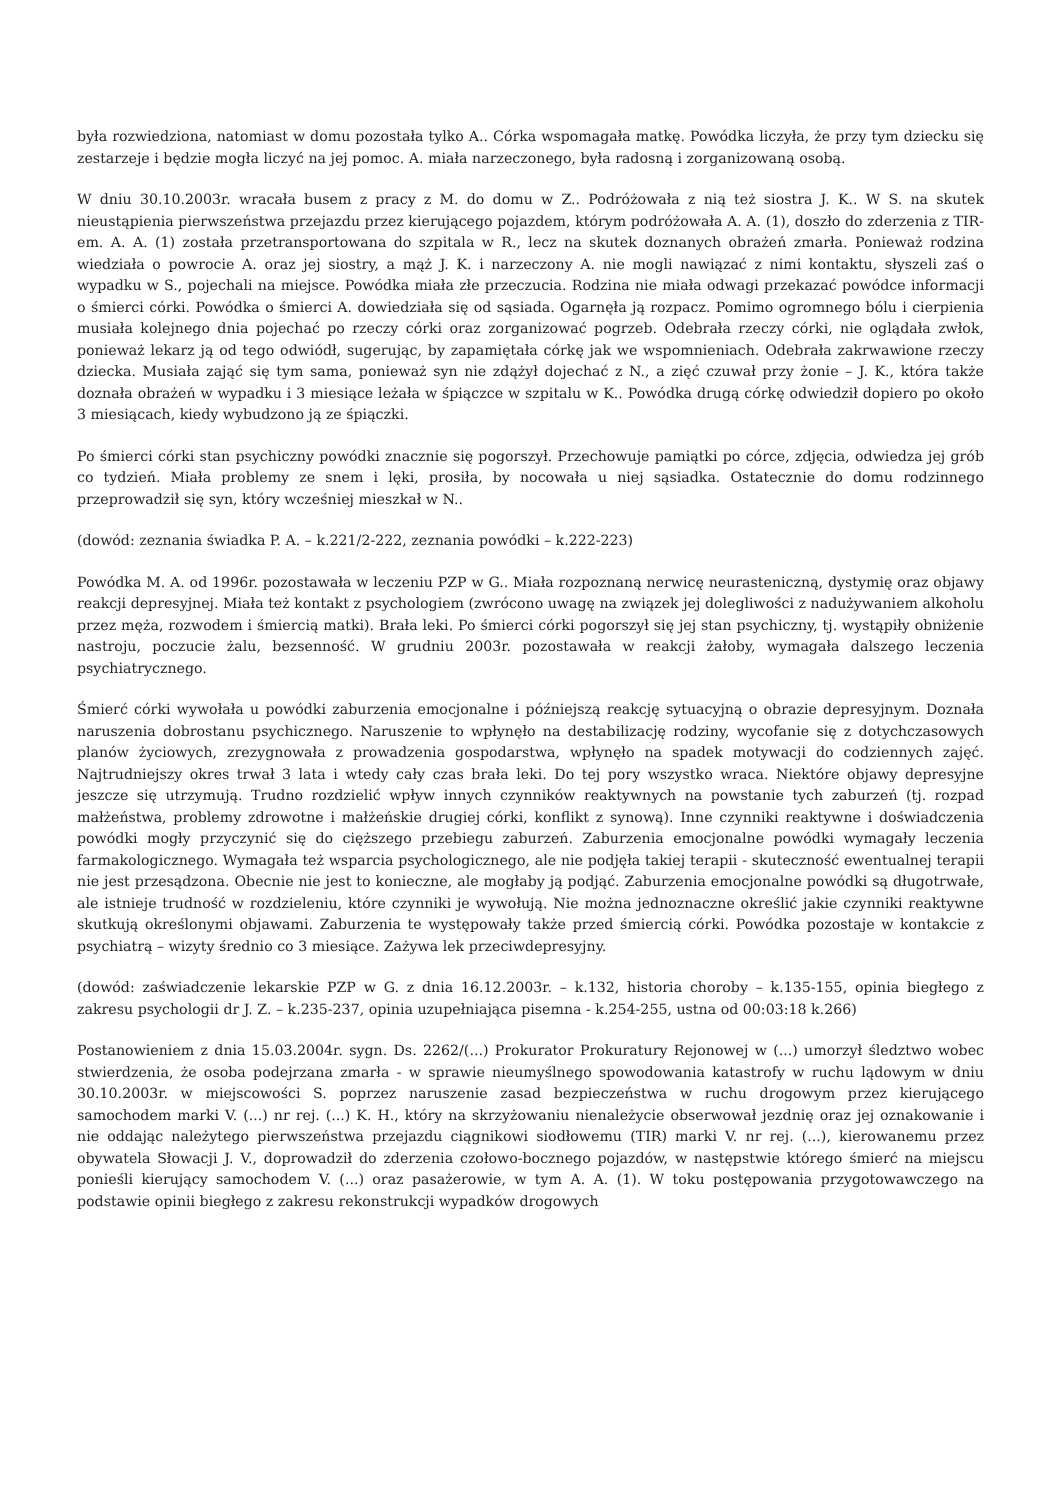była rozwiedziona, natomiast w domu pozostała tylko A.. Córka wspomagała matkę. Powódka liczyła, że przy tym dziecku się zestarzeje i będzie mogła liczyć na jej pomoc. A. miała narzeczonego, była radosną i zorganizowaną osobą.
W dniu 30.10.2003r. wracała busem z pracy z M. do domu w Z.. Podróżowała z nią też siostra J. K.. W S. na skutek nieustąpienia pierwszeństwa przejazdu przez kierującego pojazdem, którym podróżowała A. A. (1), doszło do zderzenia z TIR-em. A. A. (1) została przetransportowana do szpitala w R., lecz na skutek doznanych obrażeń zmarła. Ponieważ rodzina wiedziała o powrocie A. oraz jej siostry, a mąż J. K. i narzeczony A. nie mogli nawiązać z nimi kontaktu, słyszeli zaś o wypadku w S., pojechali na miejsce. Powódka miała złe przeczucia. Rodzina nie miała odwagi przekazać powódce informacji o śmierci córki. Powódka o śmierci A. dowiedziała się od sąsiada. Ogarnęła ją rozpacz. Pomimo ogromnego bólu i cierpienia musiała kolejnego dnia pojechać po rzeczy córki oraz zorganizować pogrzeb. Odebrała rzeczy córki, nie oglądała zwłok, ponieważ lekarz ją od tego odwiódł, sugerując, by zapamiętała córkę jak we wspomnieniach. Odebrała zakrwawione rzeczy dziecka. Musiała zająć się tym sama, ponieważ syn nie zdążył dojechać z N., a zięć czuwał przy żonie – J. K., która także doznała obrażeń w wypadku i 3 miesiące leżała w śpiączce w szpitalu w K.. Powódka drugą córkę odwiedził dopiero po około 3 miesiącach, kiedy wybudzono ją ze śpiączki.
Po śmierci córki stan psychiczny powódki znacznie się pogorszył. Przechowuje pamiątki po córce, zdjęcia, odwiedza jej grób co tydzień. Miała problemy ze snem i lęki, prosiła, by nocowała u niej sąsiadka. Ostatecznie do domu rodzinnego przeprowadził się syn, który wcześniej mieszkał w N..
(dowód: zeznania świadka P. A. – k.221/2-222, zeznania powódki – k.222-223)
Powódka M. A. od 1996r. pozostawała w leczeniu PZP w G.. Miała rozpoznaną nerwicę neurasteniczną, dystymię oraz objawy reakcji depresyjnej. Miała też kontakt z psychologiem (zwrócono uwagę na związek jej dolegliwości z nadużywaniem alkoholu przez męża, rozwodem i śmiercią matki). Brała leki. Po śmierci córki pogorszył się jej stan psychiczny, tj. wystąpiły obniżenie nastroju, poczucie żalu, bezsenność. W grudniu 2003r. pozostawała w reakcji żałoby, wymagała dalszego leczenia psychiatrycznego.
Śmierć córki wywołała u powódki zaburzenia emocjonalne i późniejszą reakcję sytuacyjną o obrazie depresyjnym. Doznała naruszenia dobrostanu psychicznego. Naruszenie to wpłynęło na destabilizację rodziny, wycofanie się z dotychczasowych planów życiowych, zrezygnowała z prowadzenia gospodarstwa, wpłynęło na spadek motywacji do codziennych zajęć. Najtrudniejszy okres trwał 3 lata i wtedy cały czas brała leki. Do tej pory wszystko wraca. Niektóre objawy depresyjne jeszcze się utrzymują. Trudno rozdzielić wpływ innych czynników reaktywnych na powstanie tych zaburzeń (tj. rozpad małżeństwa, problemy zdrowotne i małżeńskie drugiej córki, konflikt z synową). Inne czynniki reaktywne i doświadczenia powódki mogły przyczynić się do cięższego przebiegu zaburzeń. Zaburzenia emocjonalne powódki wymagały leczenia farmakologicznego. Wymagała też wsparcia psychologicznego, ale nie podjęła takiej terapii - skuteczność ewentualnej terapii nie jest przesądzona. Obecnie nie jest to konieczne, ale mogłaby ją podjąć. Zaburzenia emocjonalne powódki są długotrwałe, ale istnieje trudność w rozdzieleniu, które czynniki je wywołują. Nie można jednoznaczne określić jakie czynniki reaktywne skutkują określonymi objawami. Zaburzenia te występowały także przed śmiercią córki. Powódka pozostaje w kontakcie z psychiatrą – wizyty średnio co 3 miesiące. Zażywa lek przeciwdepresyjny.
(dowód: zaświadczenie lekarskie PZP w G. z dnia 16.12.2003r. – k.132, historia choroby – k.135-155, opinia biegłego z zakresu psychologii dr J. Z. – k.235-237, opinia uzupełniająca pisemna - k.254-255, ustna od 00:03:18 k.266)
Postanowieniem z dnia 15.03.2004r. sygn. Ds. 2262/(...) Prokurator Prokuratury Rejonowej w (...) umorzył śledztwo wobec stwierdzenia, że osoba podejrzana zmarła - w sprawie nieumyślnego spowodowania katastrofy w ruchu lądowym w dniu 30.10.2003r. w miejscowości S. poprzez naruszenie zasad bezpieczeństwa w ruchu drogowym przez kierującego samochodem marki V. (...) nr rej. (...) K. H., który na skrzyżowaniu nienależycie obserwował jezdnię oraz jej oznakowanie i nie oddając należytego pierwszeństwa przejazdu ciągnikowi siodłowemu (TIR) marki V. nr rej. (...), kierowanemu przez obywatela Słowacji J. V., doprowadził do zderzenia czołowo-bocznego pojazdów, w następstwie którego śmierć na miejscu ponieśli kierujący samochodem V. (...) oraz pasażerowie, w tym A. A. (1). W toku postępowania przygotowawczego na podstawie opinii biegłego z zakresu rekonstrukcji wypadków drogowych